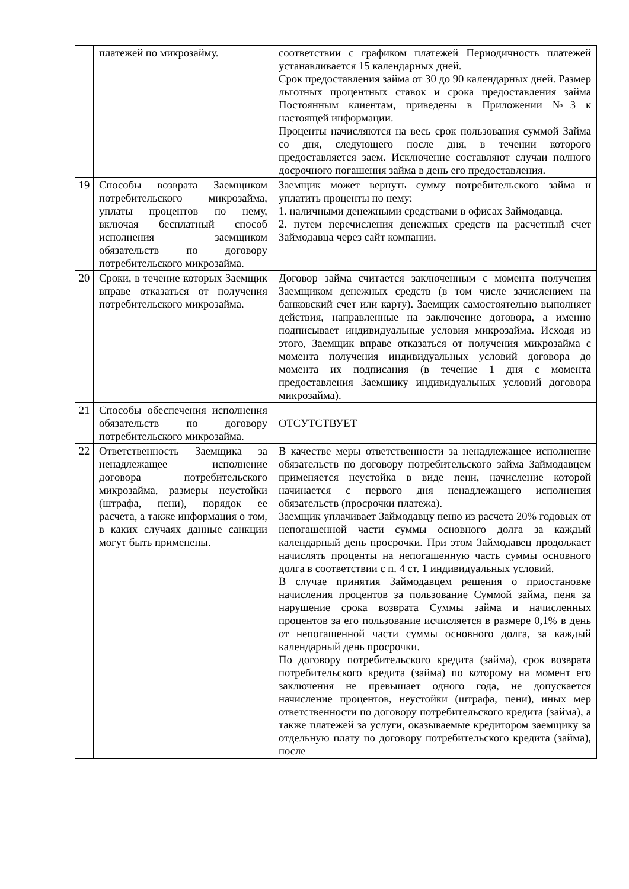| | платежей по микрозайму. | соответствии с графиком платежей Периодичность платежей устанавливается 15 календарных дней. Срок предоставления займа от 30 до 90 календарных дней. Размер льготных процентных ставок и срока предоставления займа Постоянным клиентам, приведены в Приложении №3 к настоящей информации. Проценты начисляются на весь срок пользования суммой Займа со дня, следующего после дня, в течении которого предоставляется заем. Исключение составляют случаи полного досрочного погашения займа в день его предоставления. |
| 19 | Способы возврата Заемщиком потребительского микрозайма, уплаты процентов по нему, включая бесплатный способ исполнения заемщиком обязательств по договору потребительского микрозайма. | Заемщик может вернуть сумму потребительского займа и уплатить проценты по нему: 1. наличными денежными средствами в офисах Займодавца. 2. путем перечисления денежных средств на расчетный счет Займодавца через сайт компании. |
| 20 | Сроки, в течение которых Заемщик вправе отказаться от получения потребительского микрозайма. | Договор займа считается заключенным с момента получения Заемщиком денежных средств (в том числе зачислением на банковский счет или карту). Заемщик самостоятельно выполняет действия, направленные на заключение договора, а именно подписывает индивидуальные условия микрозайма. Исходя из этого, Заемщик вправе отказаться от получения микрозайма с момента получения индивидуальных условий договора до момента их подписания (в течение 1 дня с момента предоставления Заемщику индивидуальных условий договора микрозайма). |
| 21 | Способы обеспечения исполнения обязательств по договору потребительского микрозайма. | ОТСУТСТВУЕТ |
| 22 | Ответственность Заемщика за ненадлежащее исполнение договора потребительского микрозайма, размеры неустойки (штрафа, пени), порядок ее расчета, а также информация о том, в каких случаях данные санкции могут быть применены. | В качестве меры ответственности за ненадлежащее исполнение обязательств по договору потребительского займа Займодавцем применяется неустойка в виде пени, начисление которой начинается с первого дня ненадлежащего исполнения обязательств (просрочки платежа). Заемщик уплачивает Займодавцу пеню из расчета 20% годовых от непогашенной части суммы основного долга за каждый календарный день просрочки. При этом Займодавец продолжает начислять проценты на непогашенную часть суммы основного долга в соответствии с п. 4 ст. 1 индивидуальных условий. В случае принятия Займодавцем решения о приостановке начисления процентов за пользование Суммой займа, пеня за нарушение срока возврата Суммы займа и начисленных процентов за его пользование исчисляется в размере 0,1% в день от непогашенной части суммы основного долга, за каждый календарный день просрочки. По договору потребительского кредита (займа), срок возврата потребительского кредита (займа) по которому на момент его заключения не превышает одного года, не допускается начисление процентов, неустойки (штрафа, пени), иных мер ответственности по договору потребительского кредита (займа), а также платежей за услуги, оказываемые кредитором заемщику за отдельную плату по договору потребительского кредита (займа), после |